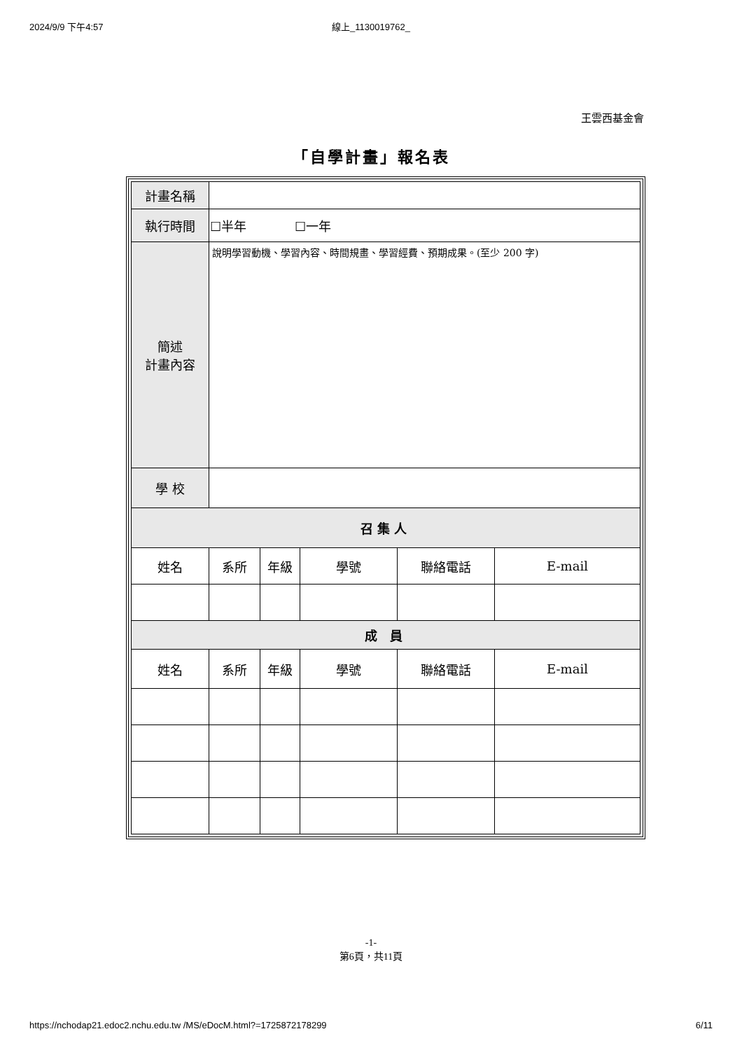2024/9/9 下午4:57 線上_1130019762_
王雲西基金會
「自學計畫」報名表
| 計畫名稱 | | | | | |
| 執行時間 | ☐半年 ☐一年 | | | | |
| 簡述 計畫內容 | 說明學習動機、學習內容、時間規畫、學習經費、預期成果。(至少 200 字) | | | | |
| 學 校 | | | | | |
| 召集人 | | | | | |
| 姓名 | 系所 | 年級 | 學號 | 聯絡電話 | E-mail |
| 成 員 | | | | | |
| 姓名 | 系所 | 年級 | 學號 | 聯絡電話 | E-mail |
-1-
第6頁，共11頁
https://nchodap21.edoc2.nchu.edu.tw /MS/eDocM.html?=1725872178299 6/11